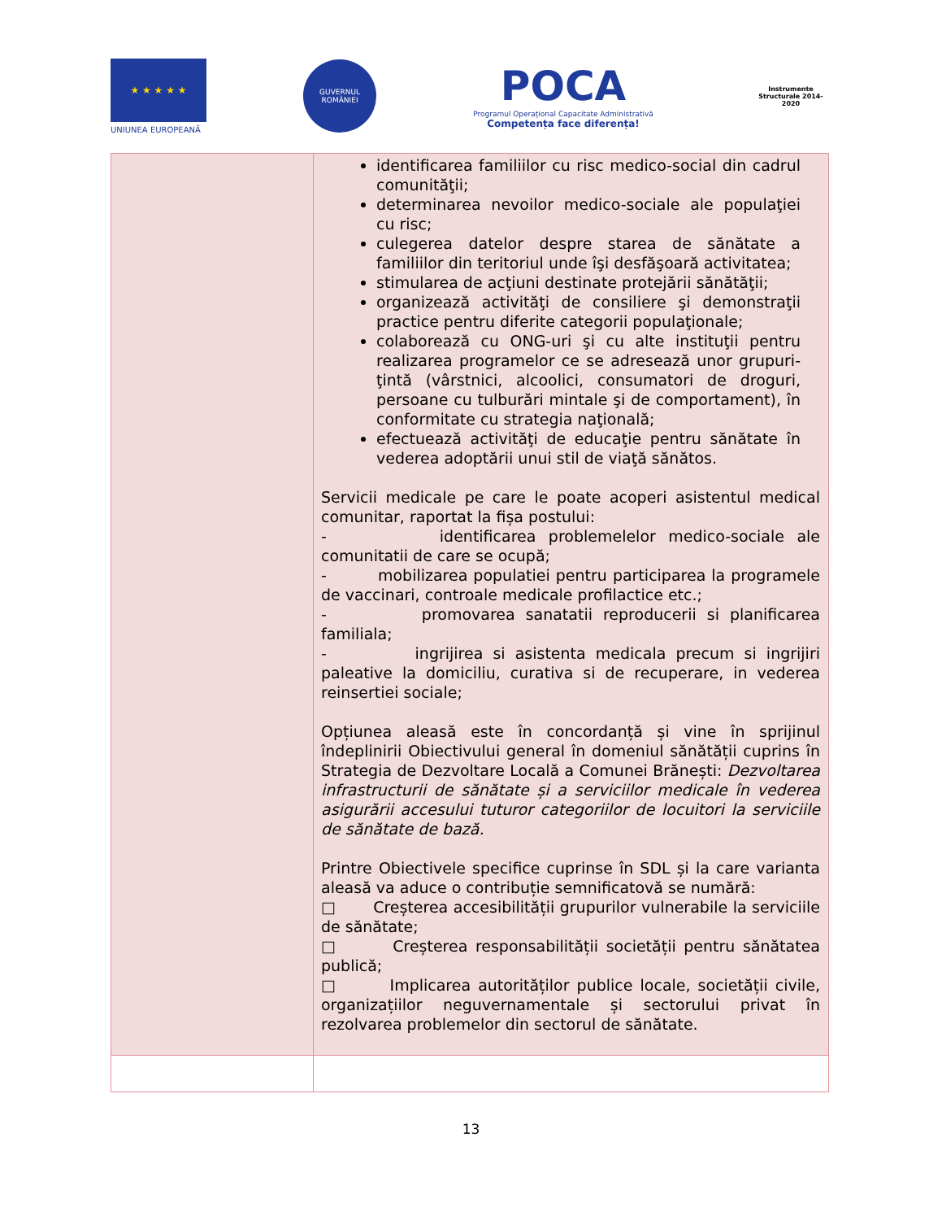★ ★ ★ ★ ★
UNIUNEA EUROPEANĂ
GUVERNUL ROMÂNIEI
POCA
Programul Operațional Capacitate Administrativă
Competența face diferența!
Instrumente Structurale 2014-2020
| | identificarea familiilor cu risc medico-social din cadrul comunităţii; determinarea nevoilor medico-sociale ale populaţiei cu risc; culegerea datelor despre starea de sănătate a familiilor din teritoriul unde îşi desfăşoară activitatea; stimularea de acţiuni destinate protejării sănătăţii; organizează activităţi de consiliere şi demonstraţii practice pentru diferite categorii populaţionale; colaborează cu ONG-uri şi cu alte instituţii pentru realizarea programelor ce se adresează unor grupuri-ţintă (vârstnici, alcoolici, consumatori de droguri, persoane cu tulburări mintale şi de comportament), în conformitate cu strategia naţională; efectuează activităţi de educaţie pentru sănătate în vederea adoptării unui stil de viaţă sănătos. Servicii medicale pe care le poate acoperi asistentul medical comunitar, raportat la fișa postului: - identificarea problemelelor medico-sociale ale comunitatii de care se ocupă; - mobilizarea populatiei pentru participarea la programele de vaccinari, controale medicale profilactice etc.; - promovarea sanatatii reproducerii si planificarea familiala; - ingrijirea si asistenta medicala precum si ingrijiri paleative la domiciliu, curativa si de recuperare, in vederea reinsertiei sociale; Opțiunea aleasă este în concordanță și vine în sprijinul îndeplinirii Obiectivului general în domeniul sănătății cuprins în Strategia de Dezvoltare Locală a Comunei Brănești: Dezvoltarea infrastructurii de sănătate și a serviciilor medicale în vederea asigurării accesului tuturor categoriilor de locuitori la serviciile de sănătate de bază. Printre Obiectivele specifice cuprinse în SDL și la care varianta aleasă va aduce o contribuție semnificatovă se numără: □ Creșterea accesibilității grupurilor vulnerabile la serviciile de sănătate; □ Creșterea responsabilității societății pentru sănătatea publică; □ Implicarea autorităților publice locale, societății civile, organizațiilor neguvernamentale și sectorului privat în rezolvarea problemelor din sectorul de sănătate. |
13